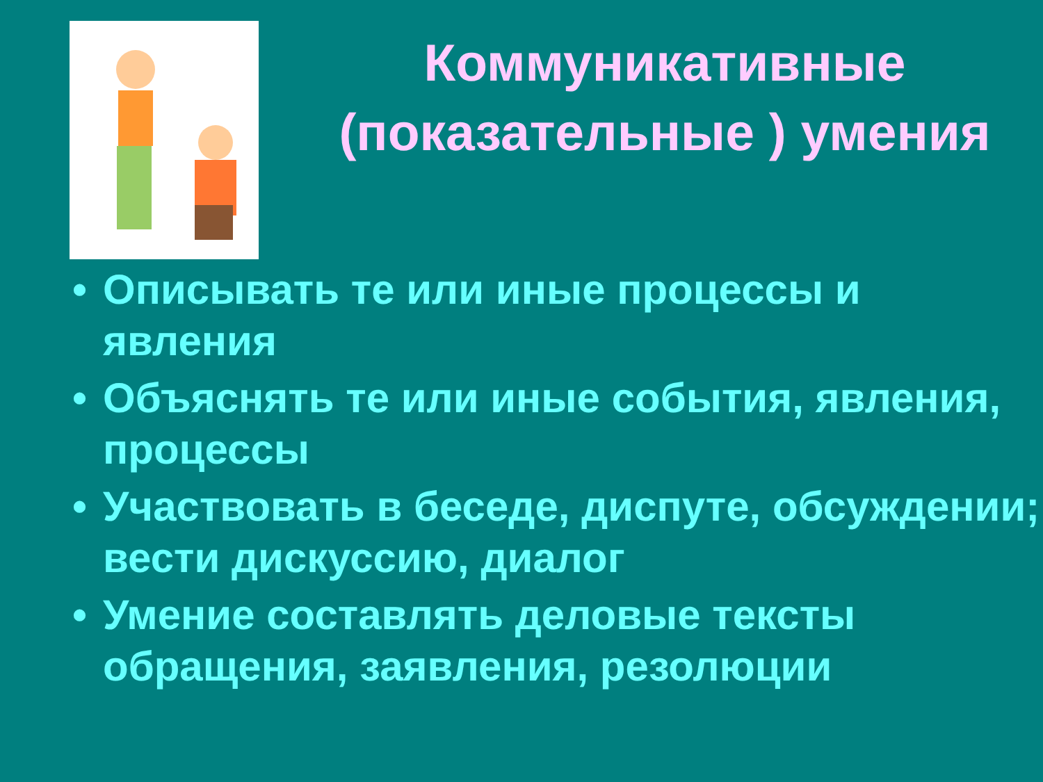Коммуникативные (показательные ) умения
• Описывать те или иные процессы и явления
• Объяснять те или иные события, явления, процессы
• Участвовать в беседе, диспуте, обсуждении; вести дискуссию, диалог
• Умение составлять деловые тексты обращения, заявления, резолюции